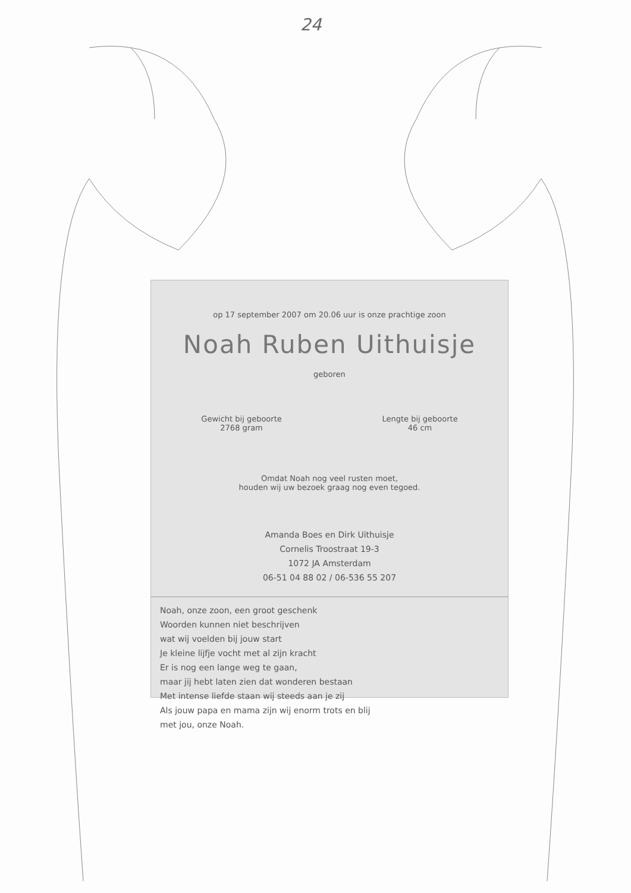24
op 17 september 2007 om 20.06 uur is onze prachtige zoon
Noah Ruben Uithuisje
geboren
Gewicht bij geboorte
2768 gram
Lengte bij geboorte
46 cm
Omdat Noah nog veel rusten moet,
houden wij uw bezoek graag nog even tegoed.
Amanda Boes en Dirk Uithuisje
Cornelis Troostraat 19-3
1072 JA Amsterdam
06-51 04 88 02 / 06-536 55 207
Noah, onze zoon, een groot geschenk
Woorden kunnen niet beschrijven
wat wij voelden bij jouw start
Je kleine lijfje vocht met al zijn kracht
Er is nog een lange weg te gaan,
maar jij hebt laten zien dat wonderen bestaan
Met intense liefde staan wij steeds aan je zij
Als jouw papa en mama zijn wij enorm trots en blij
met jou, onze Noah.